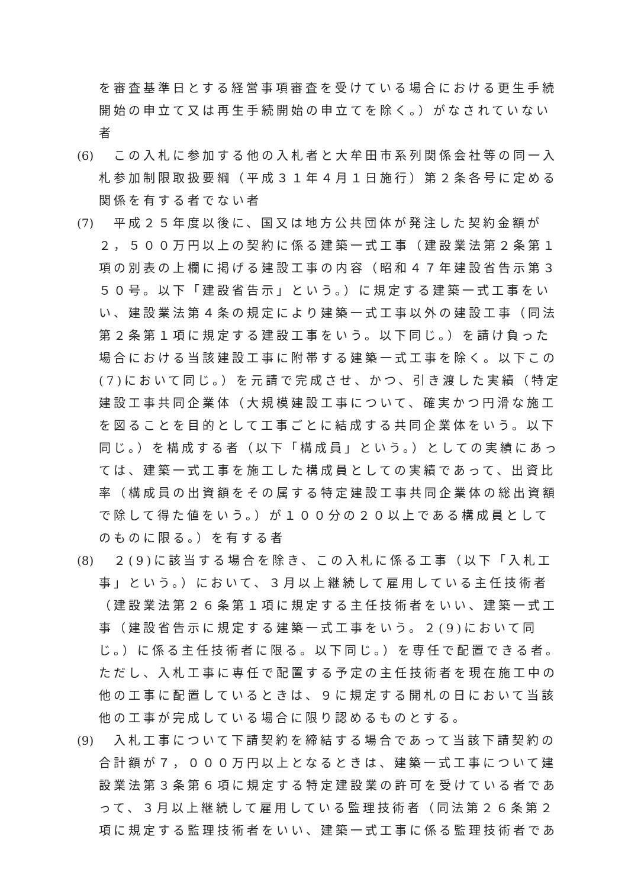を審査基準日とする経営事項審査を受けている場合における更生手続開始の申立て又は再生手続開始の申立てを除く。）がなされていない者
(6)
　この入札に参加する他の入札者と大牟田市系列関係会社等の同一入札参加制限取扱要綱（平成３１年４月１日施行）第２条各号に定める関係を有する者でない者
(7)
　平成２５年度以後に、国又は地方公共団体が発注した契約金額が２，５００万円以上の契約に係る建築一式工事（建設業法第２条第１項の別表の上欄に掲げる建設工事の内容（昭和４７年建設省告示第３５０号。以下「建設省告示」という。）に規定する建築一式工事をいい、建設業法第４条の規定により建築一式工事以外の建設工事（同法第２条第１項に規定する建設工事をいう。以下同じ。）を請け負った場合における当該建設工事に附帯する建築一式工事を除く。以下この(7)において同じ。）を元請で完成させ、かつ、引き渡した実績（特定建設工事共同企業体（大規模建設工事について、確実かつ円滑な施工を図ることを目的として工事ごとに結成する共同企業体をいう。以下同じ。）を構成する者（以下「構成員」という。）としての実績にあっては、建築一式工事を施工した構成員としての実績であって、出資比率（構成員の出資額をその属する特定建設工事共同企業体の総出資額で除して得た値をいう。）が１００分の２０以上である構成員としてのものに限る。）を有する者
(8)
　２(9)に該当する場合を除き、この入札に係る工事（以下「入札工事」という。）において、３月以上継続して雇用している主任技術者（建設業法第２６条第１項に規定する主任技術者をいい、建築一式工事（建設省告示に規定する建築一式工事をいう。２(9)において同じ。）に係る主任技術者に限る。以下同じ。）を専任で配置できる者。ただし、入札工事に専任で配置する予定の主任技術者を現在施工中の他の工事に配置しているときは、９に規定する開札の日において当該他の工事が完成している場合に限り認めるものとする。
(9)
　入札工事について下請契約を締結する場合であって当該下請契約の合計額が７，０００万円以上となるときは、建築一式工事について建設業法第３条第６項に規定する特定建設業の許可を受けている者であって、３月以上継続して雇用している監理技術者（同法第２６条第２項に規定する監理技術者をいい、建築一式工事に係る監理技術者であ